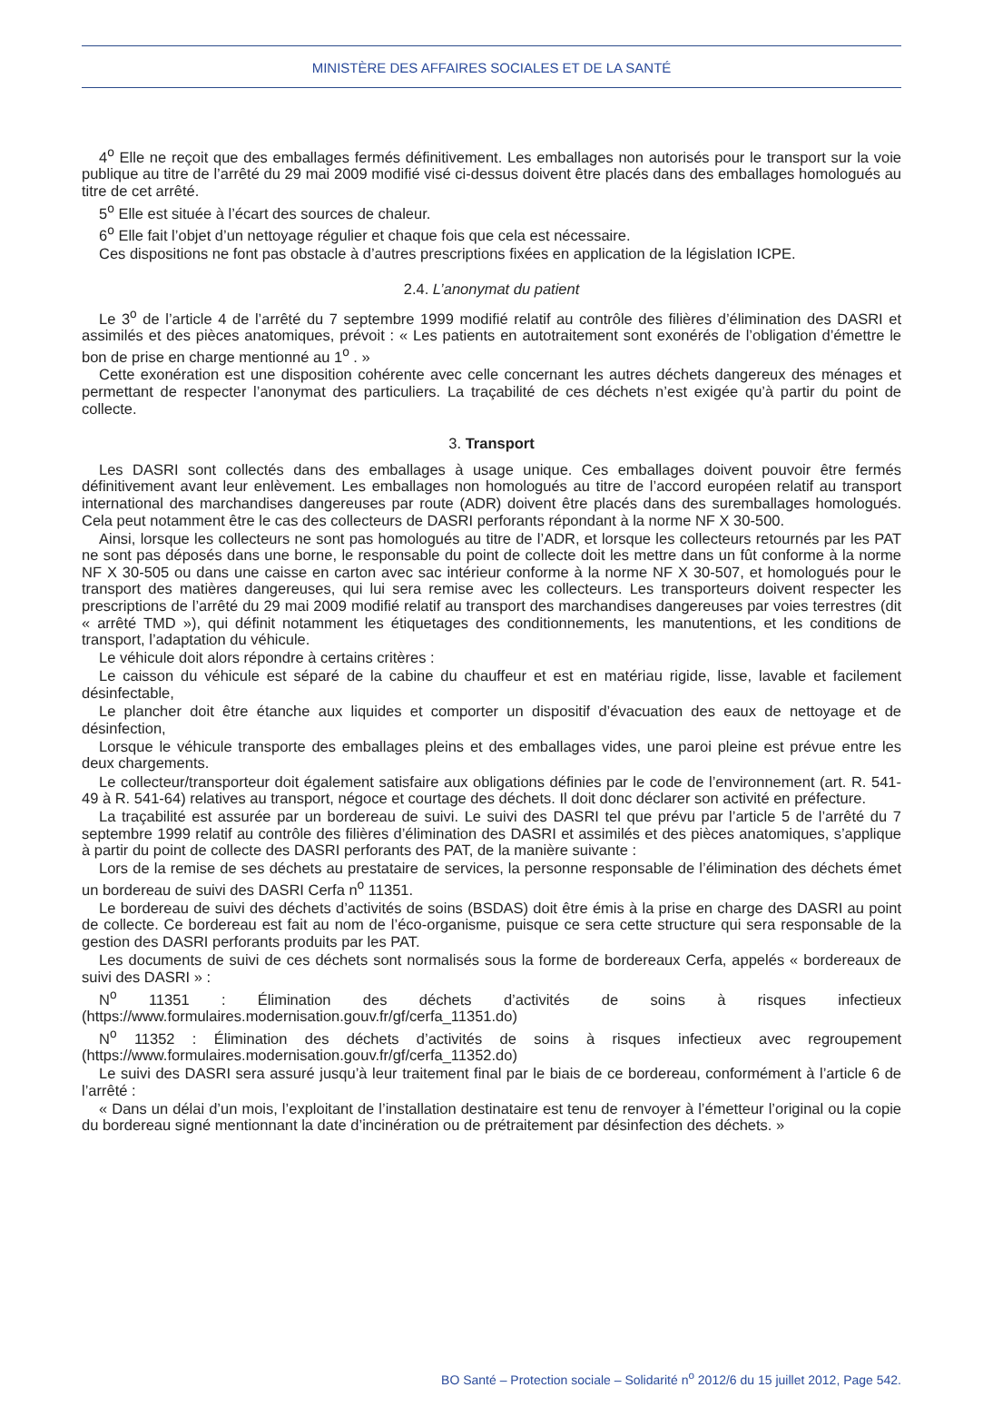MINISTÈRE DES AFFAIRES SOCIALES ET DE LA SANTÉ
4<sup>o</sup> Elle ne reçoit que des emballages fermés définitivement. Les emballages non autorisés pour le transport sur la voie publique au titre de l’arrêté du 29 mai 2009 modifié visé ci-dessus doivent être placés dans des emballages homologués au titre de cet arrêté.
5<sup>o</sup> Elle est située à l’écart des sources de chaleur.
6<sup>o</sup> Elle fait l’objet d’un nettoyage régulier et chaque fois que cela est nécessaire.
Ces dispositions ne font pas obstacle à d’autres prescriptions fixées en application de la législation ICPE.
2.4. L’anonymat du patient
Le 3<sup>o</sup> de l’article 4 de l’arrêté du 7 septembre 1999 modifié relatif au contrôle des filières d’élimination des DASRI et assimilés et des pièces anatomiques, prévoit : « Les patients en autotraitement sont exonérés de l’obligation d’émettre le bon de prise en charge mentionné au 1<sup>o</sup> . »
Cette exonération est une disposition cohérente avec celle concernant les autres déchets dangereux des ménages et permettant de respecter l’anonymat des particuliers. La traçabilité de ces déchets n’est exigée qu’à partir du point de collecte.
3. Transport
Les DASRI sont collectés dans des emballages à usage unique. Ces emballages doivent pouvoir être fermés définitivement avant leur enlèvement. Les emballages non homologués au titre de l’accord européen relatif au transport international des marchandises dangereuses par route (ADR) doivent être placés dans des suremballages homologués. Cela peut notamment être le cas des collecteurs de DASRI perforants répondant à la norme NF X 30-500.
Ainsi, lorsque les collecteurs ne sont pas homologués au titre de l’ADR, et lorsque les collecteurs retournés par les PAT ne sont pas déposés dans une borne, le responsable du point de collecte doit les mettre dans un fût conforme à la norme NF X 30-505 ou dans une caisse en carton avec sac intérieur conforme à la norme NF X 30-507, et homologués pour le transport des matières dangereuses, qui lui sera remise avec les collecteurs. Les transporteurs doivent respecter les prescriptions de l’arrêté du 29 mai 2009 modifié relatif au transport des marchandises dangereuses par voies terrestres (dit « arrêté TMD »), qui définit notamment les étiquetages des conditionnements, les manutentions, et les conditions de transport, l’adaptation du véhicule.
Le véhicule doit alors répondre à certains critères :
Le caisson du véhicule est séparé de la cabine du chauffeur et est en matériau rigide, lisse, lavable et facilement désinfectable,
Le plancher doit être étanche aux liquides et comporter un dispositif d’évacuation des eaux de nettoyage et de désinfection,
Lorsque le véhicule transporte des emballages pleins et des emballages vides, une paroi pleine est prévue entre les deux chargements.
Le collecteur/transporteur doit également satisfaire aux obligations définies par le code de l’environnement (art. R. 541-49 à R. 541-64) relatives au transport, négoce et courtage des déchets. Il doit donc déclarer son activité en préfecture.
La traçabilité est assurée par un bordereau de suivi. Le suivi des DASRI tel que prévu par l’article 5 de l’arrêté du 7 septembre 1999 relatif au contrôle des filières d’élimination des DASRI et assimilés et des pièces anatomiques, s’applique à partir du point de collecte des DASRI perforants des PAT, de la manière suivante :
Lors de la remise de ses déchets au prestataire de services, la personne responsable de l’élimination des déchets émet un bordereau de suivi des DASRI Cerfa n<sup>o</sup> 11351.
Le bordereau de suivi des déchets d’activités de soins (BSDAS) doit être émis à la prise en charge des DASRI au point de collecte. Ce bordereau est fait au nom de l’éco-organisme, puisque ce sera cette structure qui sera responsable de la gestion des DASRI perforants produits par les PAT.
Les documents de suivi de ces déchets sont normalisés sous la forme de bordereaux Cerfa, appelés « bordereaux de suivi des DASRI » :
N<sup>o</sup> 11351 : Élimination des déchets d’activités de soins à risques infectieux (https://www.formulaires.modernisation.gouv.fr/gf/cerfa_11351.do)
N<sup>o</sup> 11352 : Élimination des déchets d’activités de soins à risques infectieux avec regroupement (https://www.formulaires.modernisation.gouv.fr/gf/cerfa_11352.do)
Le suivi des DASRI sera assuré jusqu’à leur traitement final par le biais de ce bordereau, conformément à l’article 6 de l’arrêté :
« Dans un délai d’un mois, l’exploitant de l’installation destinataire est tenu de renvoyer à l’émetteur l’original ou la copie du bordereau signé mentionnant la date d’incinération ou de prétraitement par désinfection des déchets. »
BO Santé – Protection sociale – Solidarité n<sup>o</sup> 2012/6 du 15 juillet 2012, Page 542.